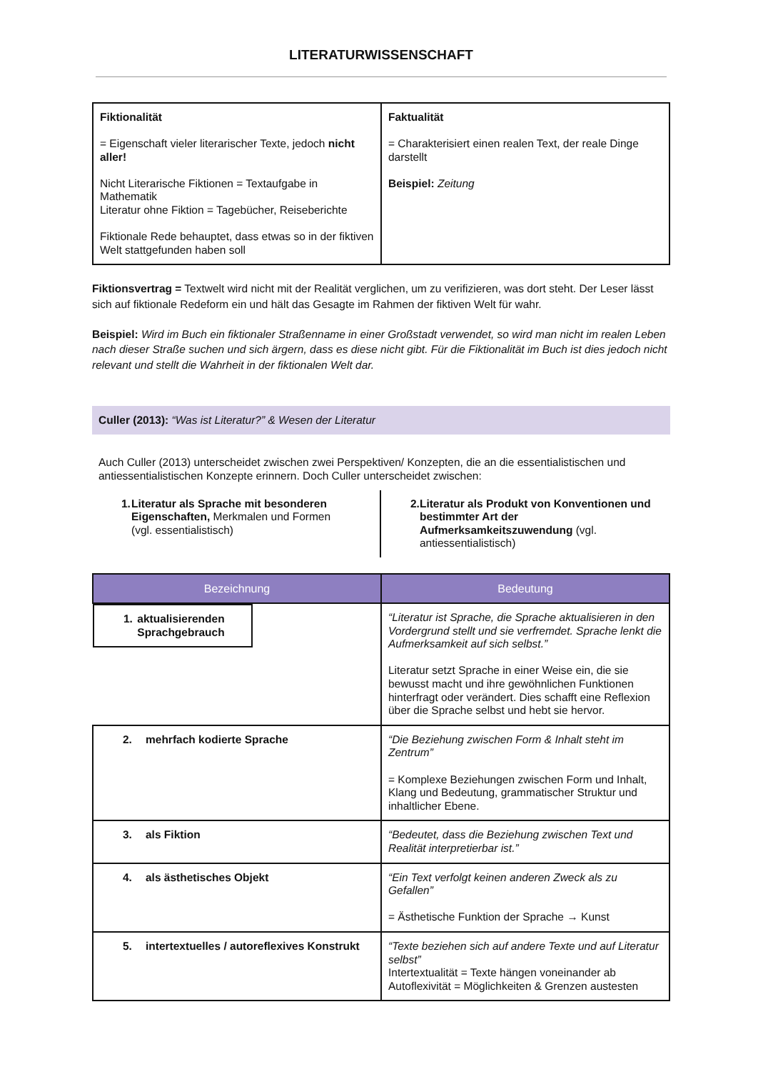LITERATURWISSENSCHAFT
| Fiktionalität = Eigenschaft vieler literarischer Texte, jedoch nicht aller! Nicht Literarische Fiktionen = Textaufgabe in Mathematik Literatur ohne Fiktion = Tagebücher, Reiseberichte Fiktionale Rede behauptet, dass etwas so in der fiktiven Welt stattgefunden haben soll | Faktualität = Charakterisiert einen realen Text, der reale Dinge darstellt Beispiel: Zeitung |
Fiktionsvertrag = Textwelt wird nicht mit der Realität verglichen, um zu verifizieren, was dort steht. Der Leser lässt sich auf fiktionale Redeform ein und hält das Gesagte im Rahmen der fiktiven Welt für wahr.
Beispiel: Wird im Buch ein fiktionaler Straßenname in einer Großstadt verwendet, so wird man nicht im realen Leben nach dieser Straße suchen und sich ärgern, dass es diese nicht gibt. Für die Fiktionalität im Buch ist dies jedoch nicht relevant und stellt die Wahrheit in der fiktionalen Welt dar.
Culler (2013): “Was ist Literatur?” & Wesen der Literatur
Auch Culler (2013) unterscheidet zwischen zwei Perspektiven/ Konzepten, die an die essentialistischen und antiessentialistischen Konzepte erinnern. Doch Culler unterscheidet zwischen:
1. Literatur als Sprache mit besonderen Eigenschaften, Merkmalen und Formen (vgl. essentialistisch)
2. Literatur als Produkt von Konventionen und bestimmter Art der Aufmerksamkeitszuwendung (vgl. antiessentialistisch)
| Bezeichnung | Bedeutung |
| --- | --- |
| 1. aktualisierenden Sprachgebrauch | “Literatur ist Sprache, die Sprache aktualisieren in den Vordergrund stellt und sie verfremdet. Sprache lenkt die Aufmerksamkeit auf sich selbst.” Literatur setzt Sprache in einer Weise ein, die sie bewusst macht und ihre gewöhnlichen Funktionen hinterfragt oder verändert. Dies schafft eine Reflexion über die Sprache selbst und hebt sie hervor. |
| 2. mehrfach kodierte Sprache | “Die Beziehung zwischen Form & Inhalt steht im Zentrum” = Komplexe Beziehungen zwischen Form und Inhalt, Klang und Bedeutung, grammatischer Struktur und inhaltlicher Ebene. |
| 3. als Fiktion | “Bedeutet, dass die Beziehung zwischen Text und Realität interpretierbar ist.” |
| 4. als ästhetisches Objekt | “Ein Text verfolgt keinen anderen Zweck als zu Gefallen” = Ästhetische Funktion der Sprache → Kunst |
| 5. intertextuelles / autoreflexives Konstrukt | “Texte beziehen sich auf andere Texte und auf Literatur selbst” Intertextualität = Texte hängen voneinander ab Autoflexivität = Möglichkeiten & Grenzen austesten |